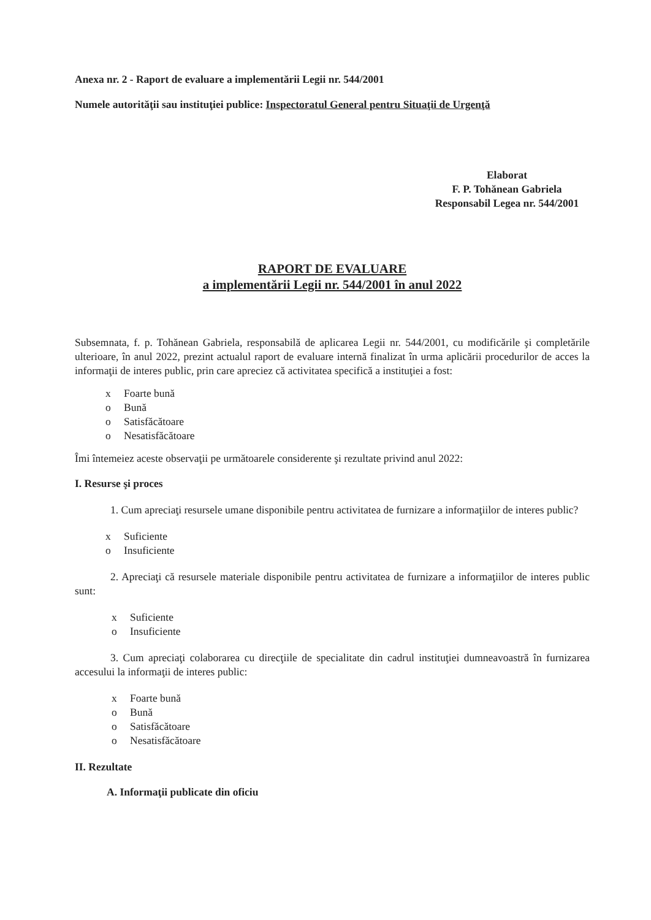Anexa nr. 2 - Raport de evaluare a implementării Legii nr. 544/2001
Numele autorităţii sau instituţiei publice: Inspectoratul General pentru Situaţii de Urgenţă
Elaborat
F. P. Tohănean Gabriela
Responsabil Legea nr. 544/2001
RAPORT DE EVALUARE
a implementării Legii nr. 544/2001 în anul 2022
Subsemnata, f. p. Tohănean Gabriela, responsabilă de aplicarea Legii nr. 544/2001, cu modificările şi completările ulterioare, în anul 2022, prezint actualul raport de evaluare internă finalizat în urma aplicării procedurilor de acces la informaţii de interes public, prin care apreciez că activitatea specifică a instituţiei a fost:
x Foarte bună
o Bună
o Satisfăcătoare
o Nesatisfăcătoare
Îmi întemeiez aceste observaţii pe următoarele considerente şi rezultate privind anul 2022:
I. Resurse şi proces
1. Cum apreciaţi resursele umane disponibile pentru activitatea de furnizare a informaţiilor de interes public?
x Suficiente
o Insuficiente
2. Apreciaţi că resursele materiale disponibile pentru activitatea de furnizare a informaţiilor de interes public sunt:
x Suficiente
o Insuficiente
3. Cum apreciaţi colaborarea cu direcţiile de specialitate din cadrul instituţiei dumneavoastră în furnizarea accesului la informaţii de interes public:
x Foarte bună
o Bună
o Satisfăcătoare
o Nesatisfăcătoare
II. Rezultate
A. Informaţii publicate din oficiu